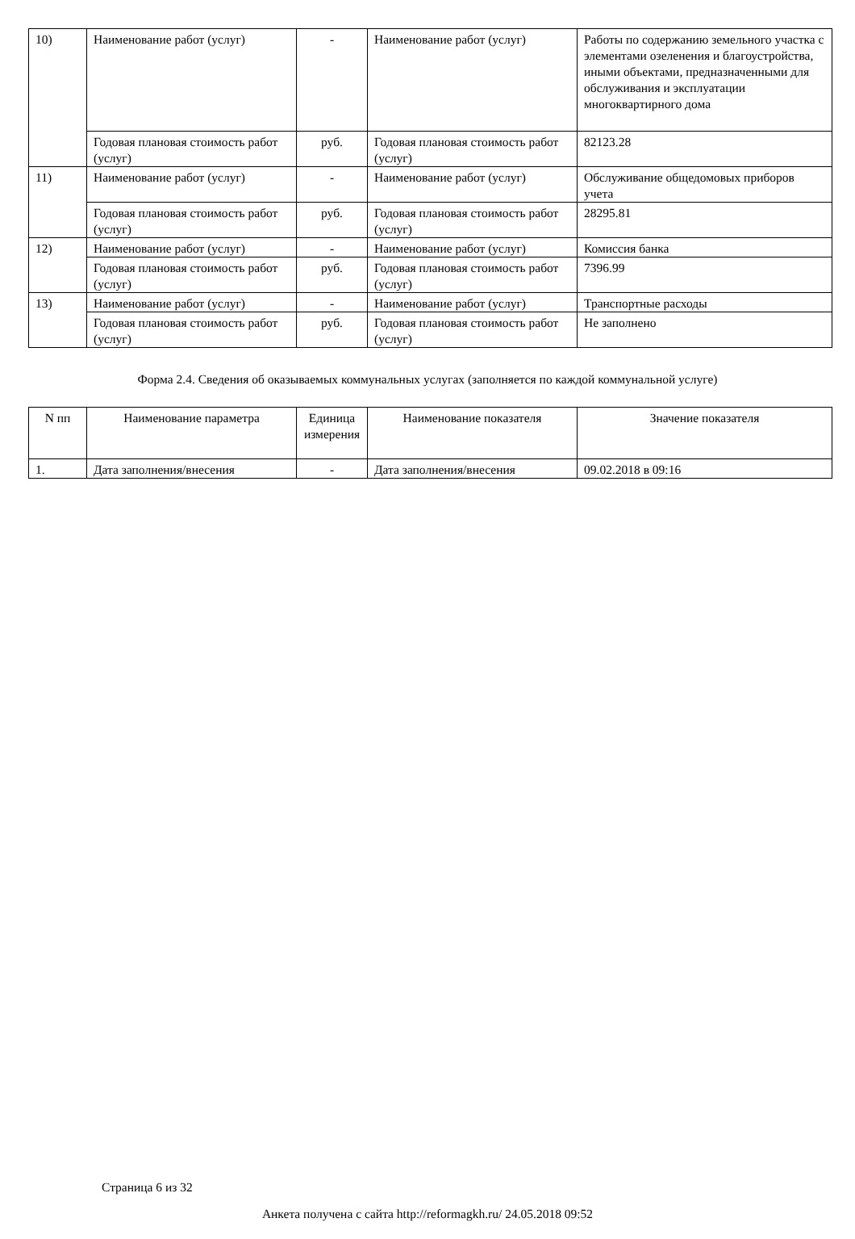| 10) | Наименование работ (услуг) | - | Наименование работ (услуг) | Работы по содержанию земельного участка с элементами озеленения и благоустройства, иными объектами, предназначенными для обслуживания и эксплуатации многоквартирного дома |
| | Годовая плановая стоимость работ (услуг) | руб. | Годовая плановая стоимость работ (услуг) | 82123.28 |
| 11) | Наименование работ (услуг) | - | Наименование работ (услуг) | Обслуживание общедомовых приборов учета |
| | Годовая плановая стоимость работ (услуг) | руб. | Годовая плановая стоимость работ (услуг) | 28295.81 |
| 12) | Наименование работ (услуг) | - | Наименование работ (услуг) | Комиссия банка |
| | Годовая плановая стоимость работ (услуг) | руб. | Годовая плановая стоимость работ (услуг) | 7396.99 |
| 13) | Наименование работ (услуг) | - | Наименование работ (услуг) | Транспортные расходы |
| | Годовая плановая стоимость работ (услуг) | руб. | Годовая плановая стоимость работ (услуг) | Не заполнено |
Форма 2.4. Сведения об оказываемых коммунальных услугах (заполняется по каждой коммунальной услуге)
| N пп | Наименование параметра | Единица измерения | Наименование показателя | Значение показателя |
| --- | --- | --- | --- | --- |
| 1. | Дата заполнения/внесения | - | Дата заполнения/внесения | 09.02.2018 в 09:16 |
Страница 6 из 32
Анкета получена с сайта http://reformagkh.ru/ 24.05.2018 09:52